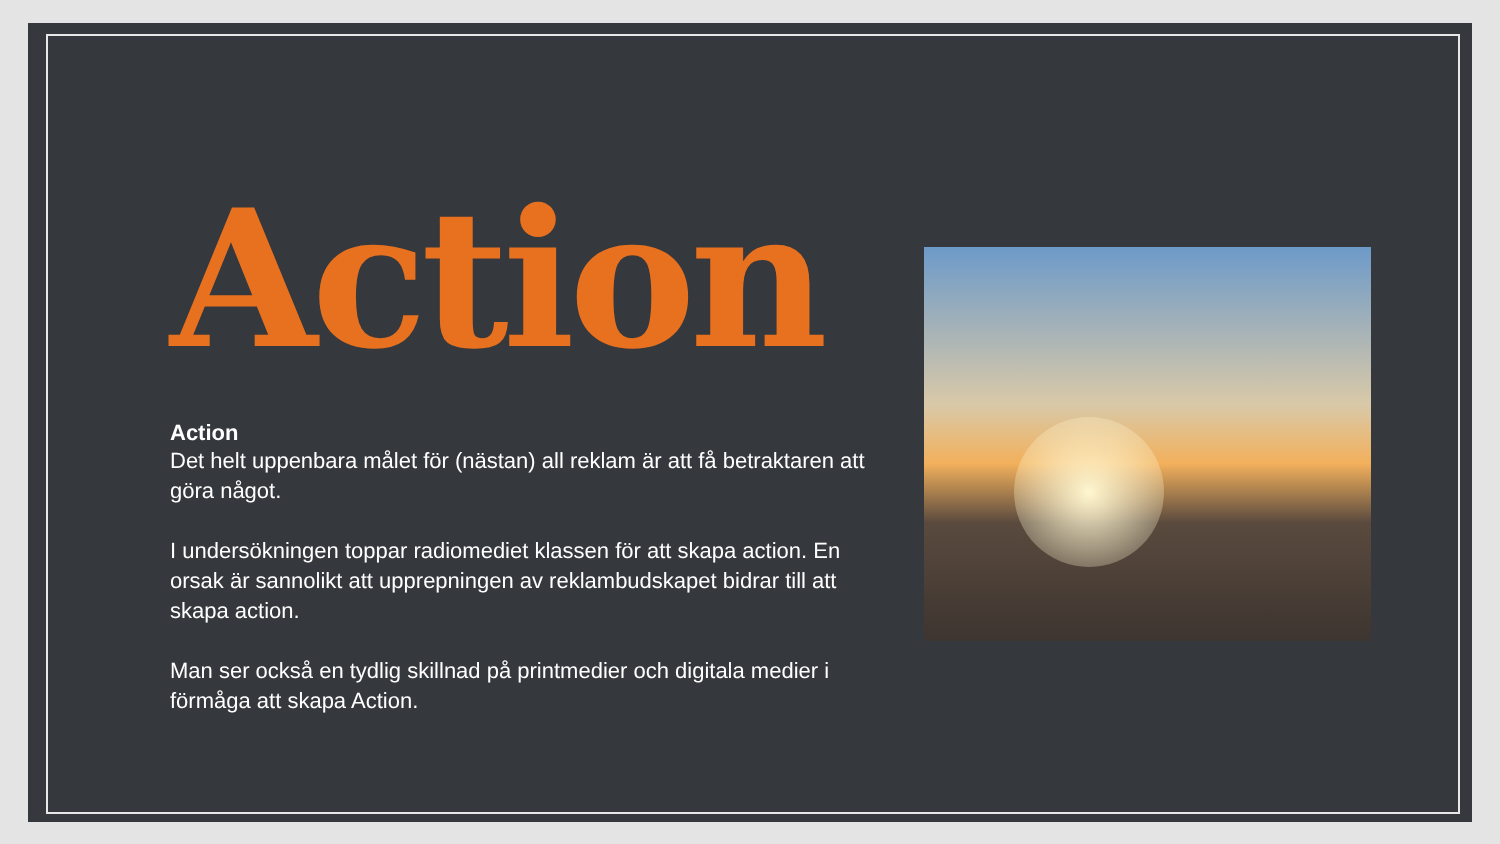Action
Action
Det helt uppenbara målet för (nästan) all reklam är att få betraktaren att göra något.
I undersökningen toppar radiomediet klassen för att skapa action. En orsak är sannolikt att upprepningen av reklambudskapet bidrar till att skapa action.
Man ser också en tydlig skillnad på printmedier och digitala medier i förmåga att skapa Action.